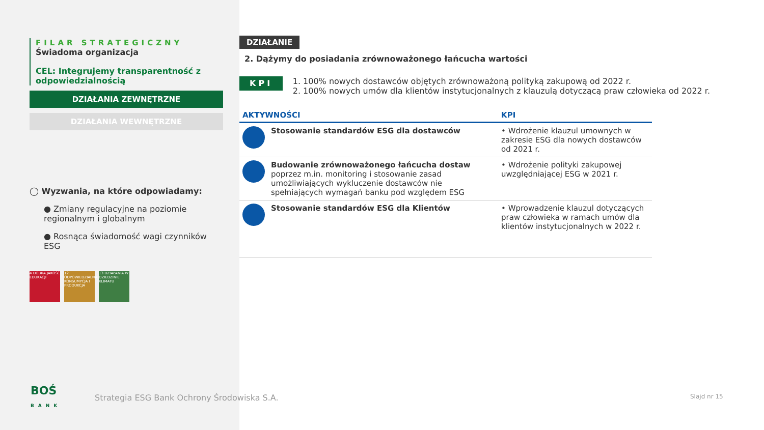FILAR STRATEGICZNY
Świadoma organizacja
CEL: Integrujemy transparentność z odpowiedzialnością
DZIAŁANIA ZEWNĘTRZNE
DZIAŁANIA WEWNĘTRZNE
◯ Wyzwania, na które odpowiadamy:
● Zmiany regulacyjne na poziomie regionalnym i globalnym
● Rosnąca świadomość wagi czynników ESG
4 DOBRA JAKOŚĆ EDUKACJI
12 ODPOWIEDZIALNA KONSUMPCJA I PRODUKCJA
13 DZIAŁANIA W DZIEDZINIE KLIMATU
DZIAŁANIE
2. Dążymy do posiadania zrównoważonego łańcucha wartości
KPI
1. 100% nowych dostawców objętych zrównoważoną polityką zakupową od 2022 r.
2. 100% nowych umów dla klientów instytucjonalnych z klauzulą dotyczącą praw człowieka od 2022 r.
| AKTYWNOŚCI | | KPI |
| --- | --- | --- |
| | Stosowanie standardów ESG dla dostawców | • Wdrożenie klauzul umownych w zakresie ESG dla nowych dostawców od 2021 r. |
| | Budowanie zrównoważonego łańcucha dostaw poprzez m.in. monitoring i stosowanie zasad umożliwiających wykluczenie dostawców nie spełniających wymagań banku pod względem ESG | • Wdrożenie polityki zakupowej uwzględniającej ESG w 2021 r. |
| | Stosowanie standardów ESG dla Klientów | • Wprowadzenie klauzul dotyczących praw człowieka w ramach umów dla klientów instytucjonalnych w 2022 r. |
BOŚ
BANK
Strategia ESG Bank Ochrony Środowiska S.A.
Slajd nr 15